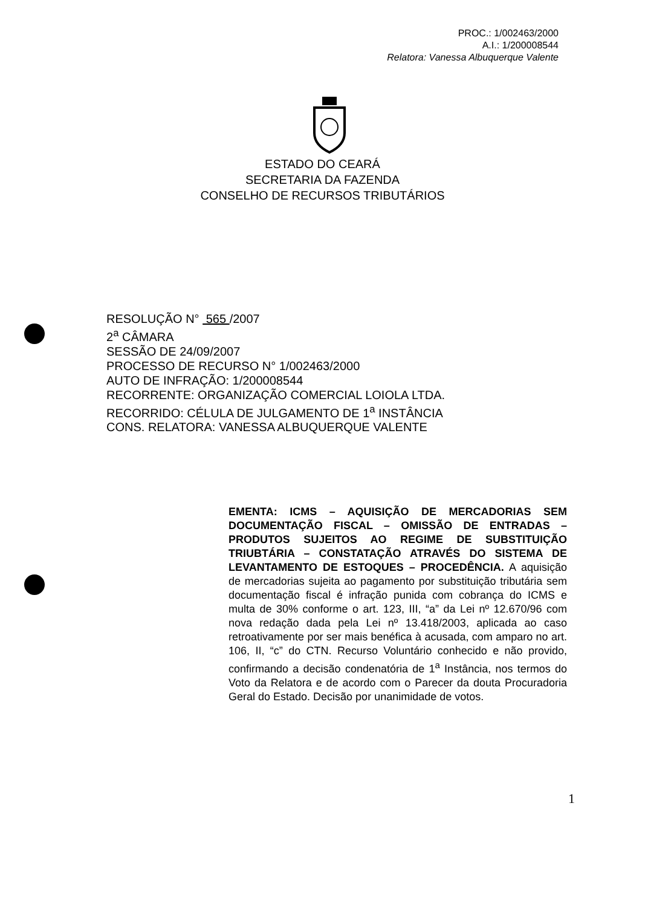PROC.: 1/002463/2000
A.I.: 1/200008544
Relatora: Vanessa Albuquerque Valente
ESTADO DO CEARÁ
SECRETARIA DA FAZENDA
CONSELHO DE RECURSOS TRIBUTÁRIOS
RESOLUÇÃO N° 565 /2007
2<sup>a</sup> CÂMARA
SESSÃO DE 24/09/2007
PROCESSO DE RECURSO N° 1/002463/2000
AUTO DE INFRAÇÃO: 1/200008544
RECORRENTE: ORGANIZAÇÃO COMERCIAL LOIOLA LTDA.
RECORRIDO: CÉLULA DE JULGAMENTO DE 1<sup>a</sup> INSTÂNCIA
CONS. RELATORA: VANESSA ALBUQUERQUE VALENTE
EMENTA: ICMS – AQUISIÇÃO DE MERCADORIAS SEM DOCUMENTAÇÃO FISCAL – OMISSÃO DE ENTRADAS – PRODUTOS SUJEITOS AO REGIME DE SUBSTITUIÇÃO TRIUBTÁRIA – CONSTATAÇÃO ATRAVÉS DO SISTEMA DE LEVANTAMENTO DE ESTOQUES – PROCEDÊNCIA. A aquisição de mercadorias sujeita ao pagamento por substituição tributária sem documentação fiscal é infração punida com cobrança do ICMS e multa de 30% conforme o art. 123, III, “a” da Lei nº 12.670/96 com nova redação dada pela Lei nº 13.418/2003, aplicada ao caso retroativamente por ser mais benéfica à acusada, com amparo no art. 106, II, “c” do CTN. Recurso Voluntário conhecido e não provido, confirmando a decisão condenatória de 1<sup>a</sup> Instância, nos termos do Voto da Relatora e de acordo com o Parecer da douta Procuradoria Geral do Estado. Decisão por unanimidade de votos.
1